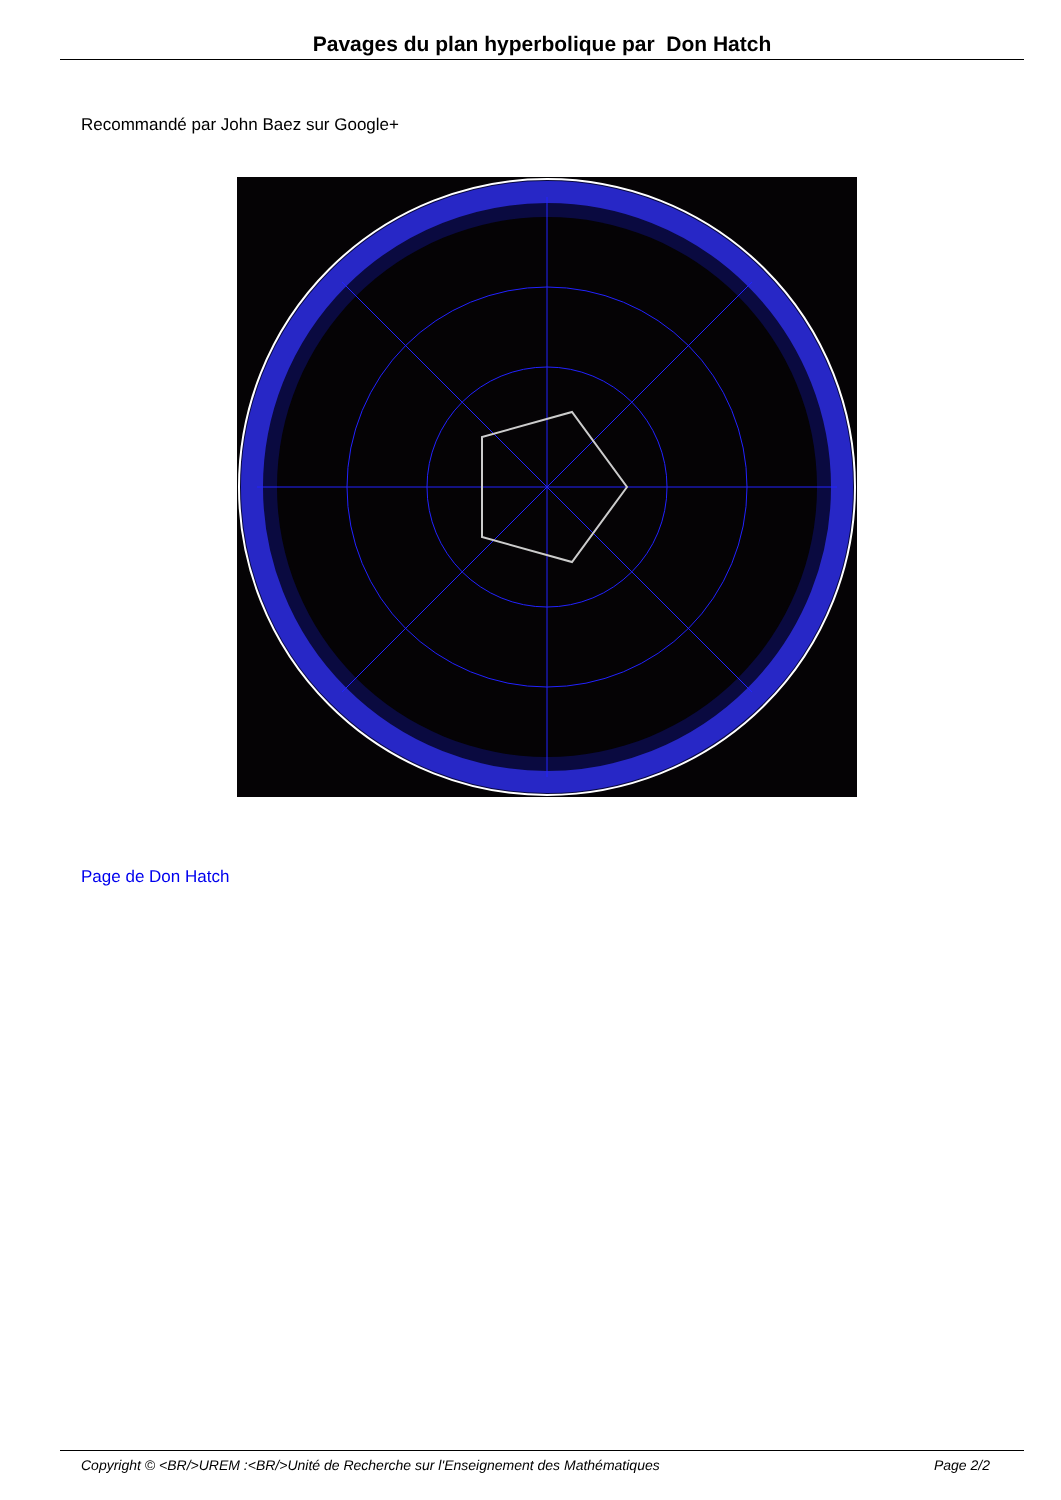Pavages du plan hyperbolique par Don Hatch
Recommandé par John Baez sur Google+
Page de Don Hatch
Copyright © <BR/>UREM :<BR/>Unité de Recherche sur l'Enseignement des Mathématiques Page 2/2